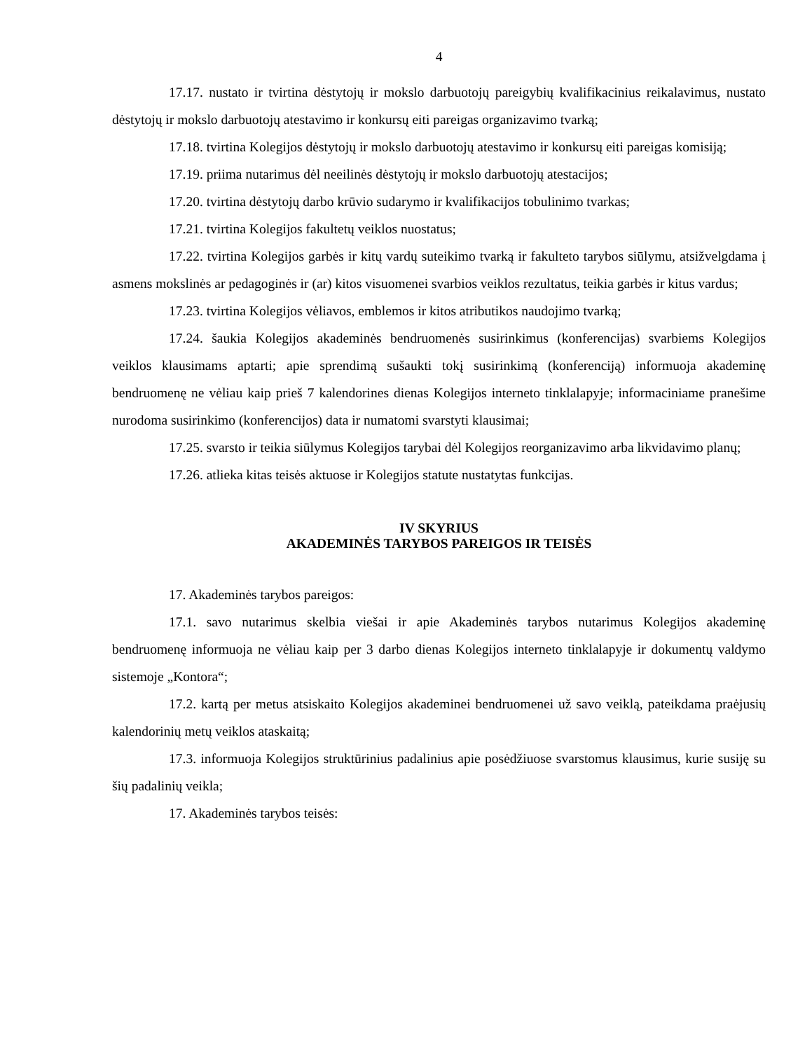4
17.17. nustato ir tvirtina dėstytojų ir mokslo darbuotojų pareigybių kvalifikacinius reikalavimus, nustato dėstytojų ir mokslo darbuotojų atestavimo ir konkursų eiti pareigas organizavimo tvarką;
17.18. tvirtina Kolegijos dėstytojų ir mokslo darbuotojų atestavimo ir konkursų eiti pareigas komisiją;
17.19. priima nutarimus dėl neeilinės dėstytojų ir mokslo darbuotojų atestacijos;
17.20. tvirtina dėstytojų darbo krūvio sudarymo ir kvalifikacijos tobulinimo tvarkas;
17.21. tvirtina Kolegijos fakultetų veiklos nuostatus;
17.22. tvirtina Kolegijos garbės ir kitų vardų suteikimo tvarką ir fakulteto tarybos siūlymu, atsižvelgdama į asmens mokslinės ar pedagoginės ir (ar) kitos visuomenei svarbios veiklos rezultatus, teikia garbės ir kitus vardus;
17.23. tvirtina Kolegijos vėliavos, emblemos ir kitos atributikos naudojimo tvarką;
17.24. šaukia Kolegijos akademinės bendruomenės susirinkimus (konferencijas) svarbiems Kolegijos veiklos klausimams aptarti; apie sprendimą sušaukti tokį susirinkimą (konferenciją) informuoja akademinę bendruomenę ne vėliau kaip prieš 7 kalendorines dienas Kolegijos interneto tinklalapyje; informaciniame pranešime nurodoma susirinkimo (konferencijos) data ir numatomi svarstyti klausimai;
17.25. svarsto ir teikia siūlymus Kolegijos tarybai dėl Kolegijos reorganizavimo arba likvidavimo planų;
17.26. atlieka kitas teisės aktuose ir Kolegijos statute nustatytas funkcijas.
IV SKYRIUS
AKADEMINĖS TARYBOS PAREIGOS IR TEISĖS
17. Akademinės tarybos pareigos:
17.1. savo nutarimus skelbia viešai ir apie Akademinės tarybos nutarimus Kolegijos akademinę bendruomenę informuoja ne vėliau kaip per 3 darbo dienas Kolegijos interneto tinklalapyje ir dokumentų valdymo sistemoje „Kontora“;
17.2. kartą per metus atsiskaito Kolegijos akademinei bendruomenei už savo veiklą, pateikdama praėjusių kalendorinių metų veiklos ataskaitą;
17.3. informuoja Kolegijos struktūrinius padalinius apie posėdžiuose svarstomus klausimus, kurie susiję su šių padalinių veikla;
17. Akademinės tarybos teisės: